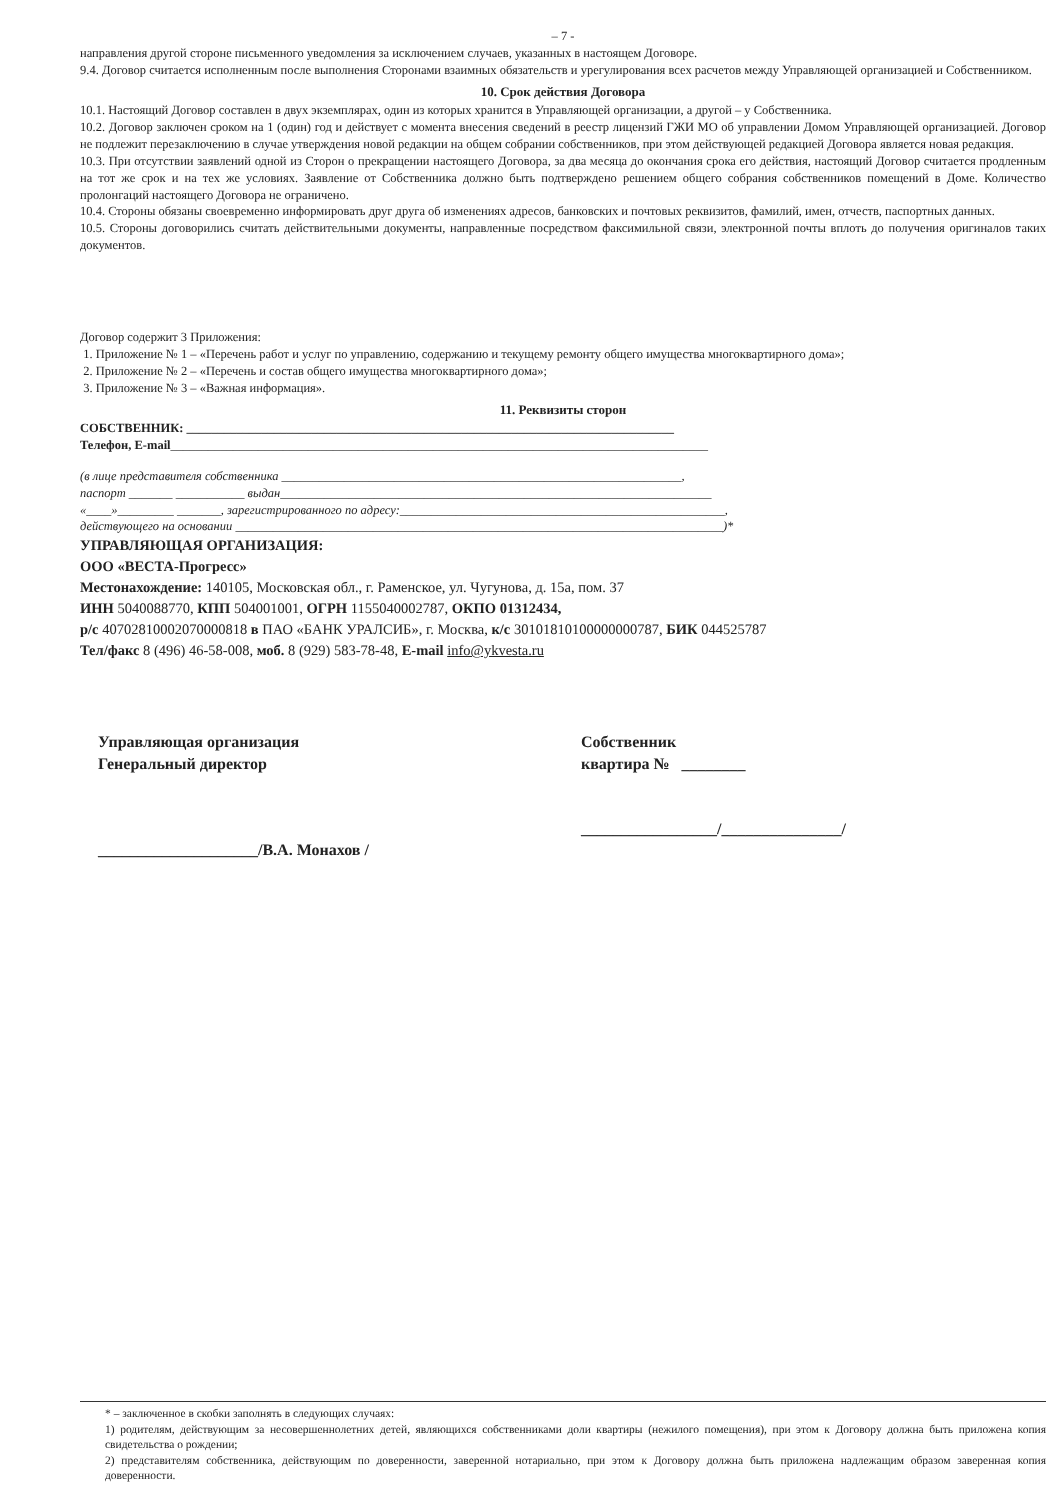– 7 -
направления другой стороне письменного уведомления за исключением случаев, указанных в настоящем Договоре.
9.4. Договор считается исполненным после выполнения Сторонами взаимных обязательств и урегулирования всех расчетов между Управляющей организацией и Собственником.
10. Срок действия Договора
10.1. Настоящий Договор составлен в двух экземплярах, один из которых хранится в Управляющей организации, а другой – у Собственника.
10.2. Договор заключен сроком на 1 (один) год и действует с момента внесения сведений в реестр лицензий ГЖИ МО об управлении Домом Управляющей организацией. Договор не подлежит перезаключению в случае утверждения новой редакции на общем собрании собственников, при этом действующей редакцией Договора является новая редакция.
10.3. При отсутствии заявлений одной из Сторон о прекращении настоящего Договора, за два месяца до окончания срока его действия, настоящий Договор считается продленным на тот же срок и на тех же условиях. Заявление от Собственника должно быть подтверждено решением общего собрания собственников помещений в Доме. Количество пролонгаций настоящего Договора не ограничено.
10.4. Стороны обязаны своевременно информировать друг друга об изменениях адресов, банковских и почтовых реквизитов, фамилий, имен, отчеств, паспортных данных.
10.5. Стороны договорились считать действительными документы, направленные посредством факсимильной связи, электронной почты вплоть до получения оригиналов таких документов.
Договор содержит 3 Приложения:
1. Приложение № 1 – «Перечень работ и услуг по управлению, содержанию и текущему ремонту общего имущества многоквартирного дома»;
2. Приложение № 2 – «Перечень и состав общего имущества многоквартирного дома»;
3. Приложение № 3 – «Важная информация».
11. Реквизиты сторон
СОБСТВЕННИК: ______________________________________________________________________________
Телефон, E-mail______________________________________________________________________________________
(в лице представителя собственника ________________________________________________________________,
паспорт _______ ___________ выдан_____________________________________________________________________
«____»_________ _______, зарегистрированного по адресу:____________________________________________________,
действующего на основании ______________________________________________________________________________)*
УПРАВЛЯЮЩАЯ ОРГАНИЗАЦИЯ:
ООО «ВЕСТА-Прогресс»
Местонахождение: 140105, Московская обл., г. Раменское, ул. Чугунова, д. 15а, пом. 37
ИНН 5040088770, КПП 504001001, ОГРН 1155040002787, ОКПО 01312434,
р/с 40702810002070000818 в ПАО «БАНК УРАЛСИБ», г. Москва, к/с 30101810100000000787, БИК 044525787
Тел/факс 8 (496) 46-58-008, моб. 8 (929) 583-78-48, E-mail info@ykvesta.ru
Управляющая организация
Генеральный директор
____________________/В.А. Монахов /
Собственник
квартира № ________
_________________/_______________/
* – заключенное в скобки заполнять в следующих случаях:
1) родителям, действующим за несовершеннолетних детей, являющихся собственниками доли квартиры (нежилого помещения), при этом к Договору должна быть приложена копия свидетельства о рождении;
2) представителям собственника, действующим по доверенности, заверенной нотариально, при этом к Договору должна быть приложена надлежащим образом заверенная копия доверенности.